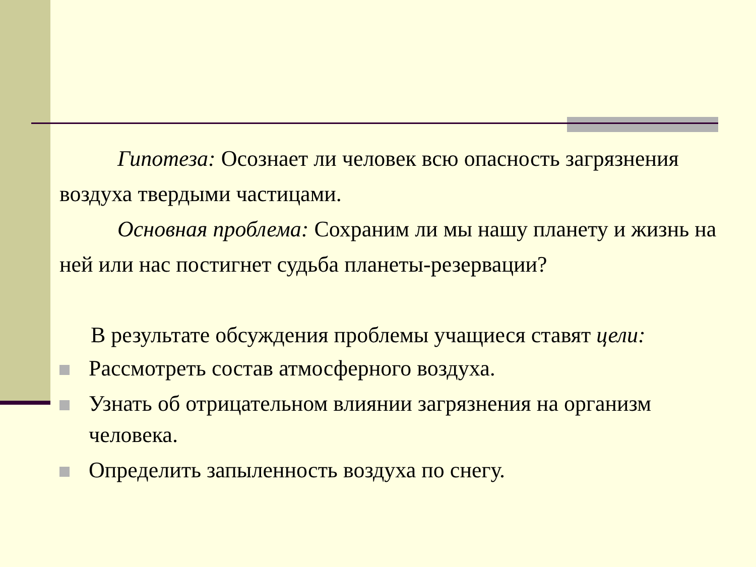Гипотеза: Осознает ли человек всю опасность загрязнения воздуха твердыми частицами.
Основная проблема: Сохраним ли мы нашу планету и жизнь на ней или нас постигнет судьба планеты-резервации?
В результате обсуждения проблемы учащиеся ставят цели:
Рассмотреть состав атмосферного воздуха.
Узнать об отрицательном влиянии загрязнения на организм человека.
Определить запыленность воздуха по снегу.